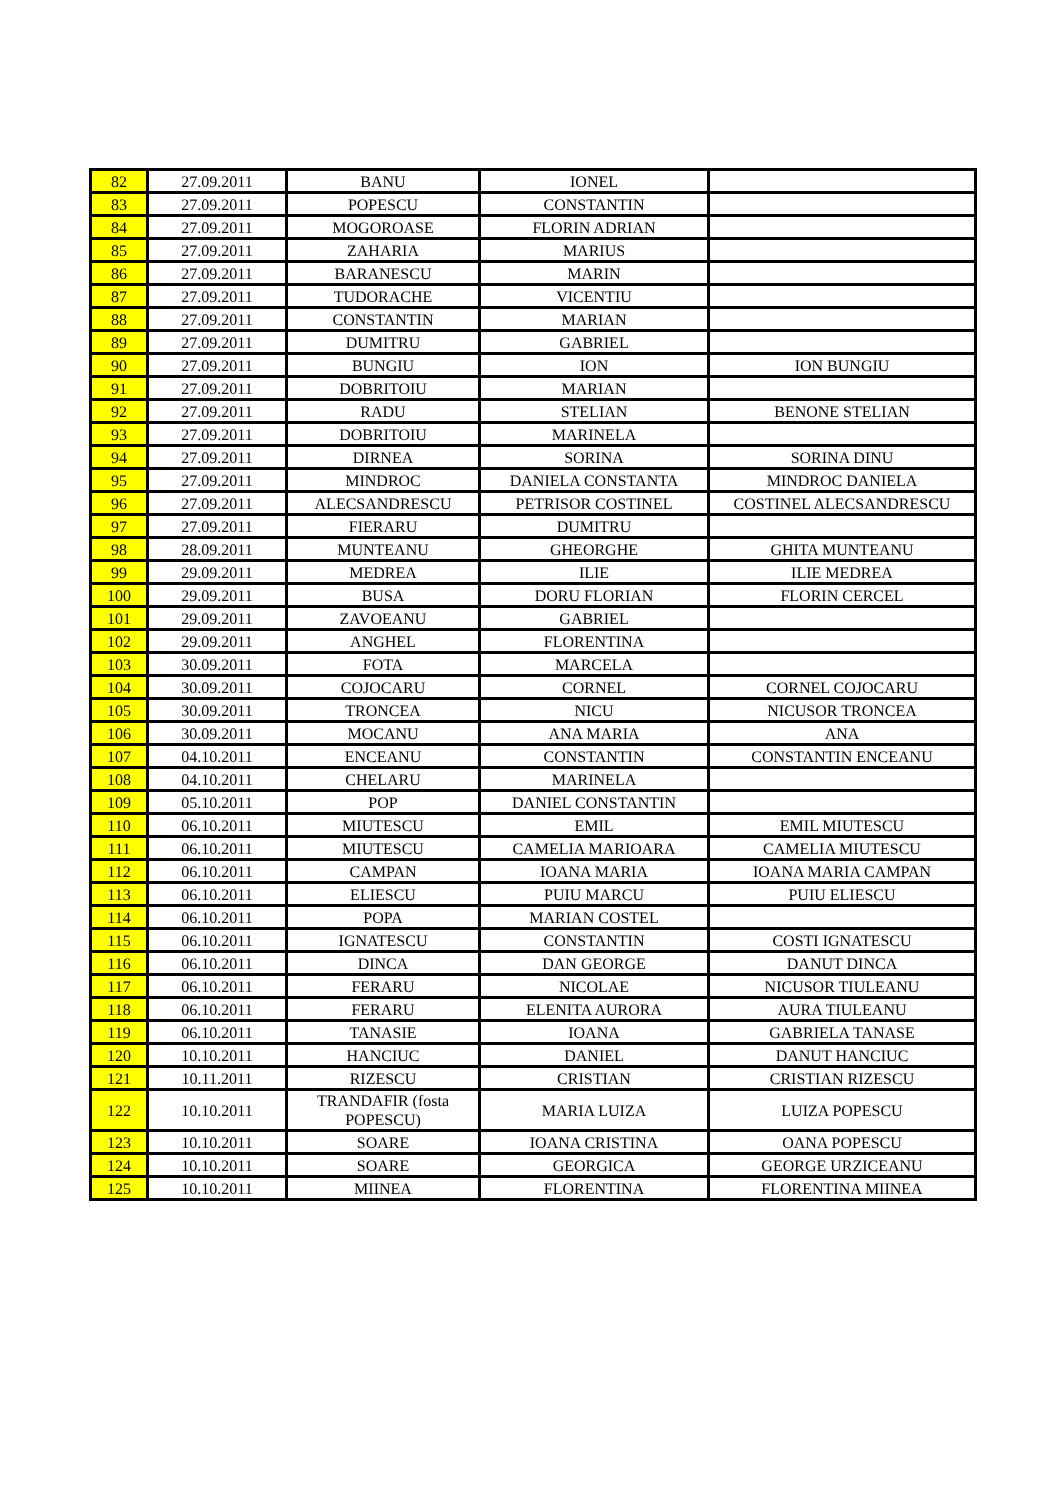| 82 | 27.09.2011 | BANU | IONEL | |
| 83 | 27.09.2011 | POPESCU | CONSTANTIN | |
| 84 | 27.09.2011 | MOGOROASE | FLORIN ADRIAN | |
| 85 | 27.09.2011 | ZAHARIA | MARIUS | |
| 86 | 27.09.2011 | BARANESCU | MARIN | |
| 87 | 27.09.2011 | TUDORACHE | VICENTIU | |
| 88 | 27.09.2011 | CONSTANTIN | MARIAN | |
| 89 | 27.09.2011 | DUMITRU | GABRIEL | |
| 90 | 27.09.2011 | BUNGIU | ION | ION BUNGIU |
| 91 | 27.09.2011 | DOBRITOIU | MARIAN | |
| 92 | 27.09.2011 | RADU | STELIAN | BENONE STELIAN |
| 93 | 27.09.2011 | DOBRITOIU | MARINELA | |
| 94 | 27.09.2011 | DIRNEA | SORINA | SORINA DINU |
| 95 | 27.09.2011 | MINDROC | DANIELA CONSTANTA | MINDROC DANIELA |
| 96 | 27.09.2011 | ALECSANDRESCU | PETRISOR COSTINEL | COSTINEL ALECSANDRESCU |
| 97 | 27.09.2011 | FIERARU | DUMITRU | |
| 98 | 28.09.2011 | MUNTEANU | GHEORGHE | GHITA MUNTEANU |
| 99 | 29.09.2011 | MEDREA | ILIE | ILIE MEDREA |
| 100 | 29.09.2011 | BUSA | DORU FLORIAN | FLORIN CERCEL |
| 101 | 29.09.2011 | ZAVOEANU | GABRIEL | |
| 102 | 29.09.2011 | ANGHEL | FLORENTINA | |
| 103 | 30.09.2011 | FOTA | MARCELA | |
| 104 | 30.09.2011 | COJOCARU | CORNEL | CORNEL COJOCARU |
| 105 | 30.09.2011 | TRONCEA | NICU | NICUSOR TRONCEA |
| 106 | 30.09.2011 | MOCANU | ANA MARIA | ANA |
| 107 | 04.10.2011 | ENCEANU | CONSTANTIN | CONSTANTIN ENCEANU |
| 108 | 04.10.2011 | CHELARU | MARINELA | |
| 109 | 05.10.2011 | POP | DANIEL CONSTANTIN | |
| 110 | 06.10.2011 | MIUTESCU | EMIL | EMIL MIUTESCU |
| 111 | 06.10.2011 | MIUTESCU | CAMELIA MARIOARA | CAMELIA MIUTESCU |
| 112 | 06.10.2011 | CAMPAN | IOANA MARIA | IOANA MARIA CAMPAN |
| 113 | 06.10.2011 | ELIESCU | PUIU MARCU | PUIU ELIESCU |
| 114 | 06.10.2011 | POPA | MARIAN COSTEL | |
| 115 | 06.10.2011 | IGNATESCU | CONSTANTIN | COSTI IGNATESCU |
| 116 | 06.10.2011 | DINCA | DAN GEORGE | DANUT DINCA |
| 117 | 06.10.2011 | FERARU | NICOLAE | NICUSOR TIULEANU |
| 118 | 06.10.2011 | FERARU | ELENITA AURORA | AURA TIULEANU |
| 119 | 06.10.2011 | TANASIE | IOANA | GABRIELA TANASE |
| 120 | 10.10.2011 | HANCIUC | DANIEL | DANUT HANCIUC |
| 121 | 10.11.2011 | RIZESCU | CRISTIAN | CRISTIAN RIZESCU |
| 122 | 10.10.2011 | TRANDAFIR (fosta POPESCU) | MARIA LUIZA | LUIZA POPESCU |
| 123 | 10.10.2011 | SOARE | IOANA CRISTINA | OANA POPESCU |
| 124 | 10.10.2011 | SOARE | GEORGICA | GEORGE URZICEANU |
| 125 | 10.10.2011 | MIINEA | FLORENTINA | FLORENTINA MIINEA |